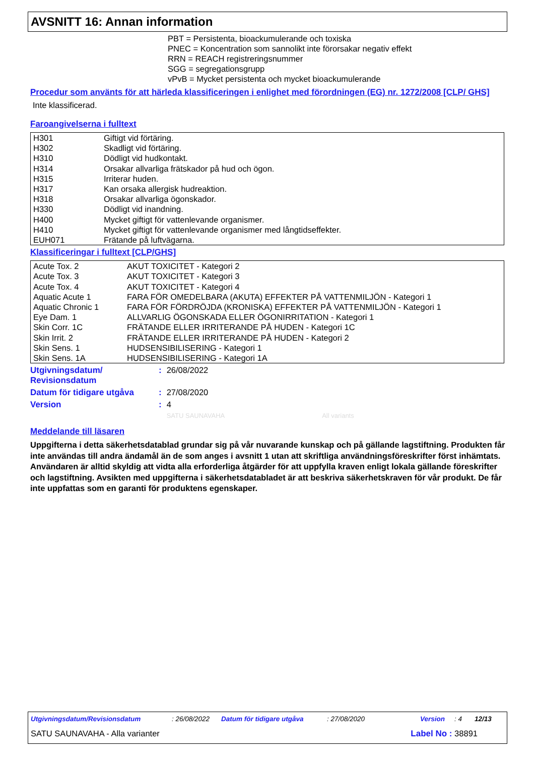AVSNITT 16: Annan information
PBT = Persistenta, bioackumulerande och toxiska
PNEC = Koncentration som sannolikt inte förorsakar negativ effekt
RRN = REACH registreringsnummer
SGG = segregationsgrupp
vPvB = Mycket persistenta och mycket bioackumulerande
Procedur som använts för att härleda klassificeringen i enlighet med förordningen (EG) nr. 1272/2008 [CLP/ GHS]
Inte klassificerad.
Faroangivelserna i fulltext
| H301 | Giftigt vid förtäring. |
| H302 | Skadligt vid förtäring. |
| H310 | Dödligt vid hudkontakt. |
| H314 | Orsakar allvarliga frätskador på hud och ögon. |
| H315 | Irriterar huden. |
| H317 | Kan orsaka allergisk hudreaktion. |
| H318 | Orsakar allvarliga ögonskador. |
| H330 | Dödligt vid inandning. |
| H400 | Mycket giftigt för vattenlevande organismer. |
| H410 | Mycket giftigt för vattenlevande organismer med långtidseffekter. |
| EUH071 | Frätande på luftvägarna. |
Klassificeringar i fulltext [CLP/GHS]
| Acute Tox. 2 | AKUT TOXICITET - Kategori 2 |
| Acute Tox. 3 | AKUT TOXICITET - Kategori 3 |
| Acute Tox. 4 | AKUT TOXICITET - Kategori 4 |
| Aquatic Acute 1 | FARA FÖR OMEDELBARA (AKUTA) EFFEKTER PÅ VATTENMILJÖN - Kategori 1 |
| Aquatic Chronic 1 | FARA FÖR FÖRDRÖJDA (KRONISKA) EFFEKTER PÅ VATTENMILJÖN - Kategori 1 |
| Eye Dam. 1 | ALLVARLIG ÖGONSKADA ELLER ÖGONIRRITATION - Kategori 1 |
| Skin Corr. 1C | FRÄTANDE ELLER IRRITERANDE PÅ HUDEN - Kategori 1C |
| Skin Irrit. 2 | FRÄTANDE ELLER IRRITERANDE PÅ HUDEN - Kategori 2 |
| Skin Sens. 1 | HUDSENSIBILISERING - Kategori 1 |
| Skin Sens. 1A | HUDSENSIBILISERING - Kategori 1A |
| Utgivningsdatum/ Revisionsdatum | : | 26/08/2022 |
| Datum för tidigare utgåva | : | 27/08/2020 |
| Version | : | 4 |
| | | SATU SAUNAVAHA All variants |
Meddelande till läsaren
Uppgifterna i detta säkerhetsdatablad grundar sig på vår nuvarande kunskap och på gällande lagstiftning. Produkten får inte användas till andra ändamål än de som anges i avsnitt 1 utan att skriftliga användningsföreskrifter först inhämtats. Användaren är alltid skyldig att vidta alla erforderliga åtgärder för att uppfylla kraven enligt lokala gällande föreskrifter och lagstiftning. Avsikten med uppgifterna i säkerhetsdatabladet är att beskriva säkerhetskraven för vår produkt. De får inte uppfattas som en garanti för produktens egenskaper.
Utgivningsdatum/Revisionsdatum: 26/08/2022 Datum för tidigare utgåva: 27/08/2020 Version: 4 12/13
SATU SAUNAVAHA - Alla varianter Label No : 38891